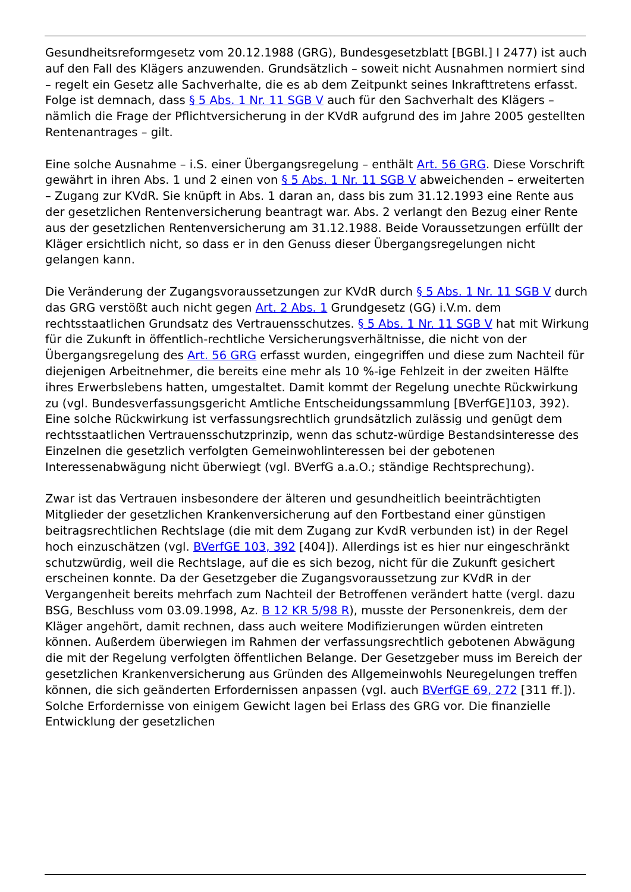Gesundheitsreformgesetz vom 20.12.1988 (GRG), Bundesgesetzblatt [BGBl.] I 2477) ist auch auf den Fall des Klägers anzuwenden. Grundsätzlich – soweit nicht Ausnahmen normiert sind – regelt ein Gesetz alle Sachverhalte, die es ab dem Zeitpunkt seines Inkrafttretens erfasst. Folge ist demnach, dass § 5 Abs. 1 Nr. 11 SGB V auch für den Sachverhalt des Klägers – nämlich die Frage der Pflichtversicherung in der KVdR aufgrund des im Jahre 2005 gestellten Rentenantrages – gilt.
Eine solche Ausnahme – i.S. einer Übergangsregelung – enthält Art. 56 GRG. Diese Vorschrift gewährt in ihren Abs. 1 und 2 einen von § 5 Abs. 1 Nr. 11 SGB V abweichenden – erweiterten – Zugang zur KVdR. Sie knüpft in Abs. 1 daran an, dass bis zum 31.12.1993 eine Rente aus der gesetzlichen Rentenversicherung beantragt war. Abs. 2 verlangt den Bezug einer Rente aus der gesetzlichen Rentenversicherung am 31.12.1988. Beide Voraussetzungen erfüllt der Kläger ersichtlich nicht, so dass er in den Genuss dieser Übergangsregelungen nicht gelangen kann.
Die Veränderung der Zugangsvoraussetzungen zur KVdR durch § 5 Abs. 1 Nr. 11 SGB V durch das GRG verstößt auch nicht gegen Art. 2 Abs. 1 Grundgesetz (GG) i.V.m. dem rechtsstaatlichen Grundsatz des Vertrauensschutzes. § 5 Abs. 1 Nr. 11 SGB V hat mit Wirkung für die Zukunft in öffentlich-rechtliche Versicherungsverhältnisse, die nicht von der Übergangsregelung des Art. 56 GRG erfasst wurden, eingegriffen und diese zum Nachteil für diejenigen Arbeitnehmer, die bereits eine mehr als 10 %-ige Fehlzeit in der zweiten Hälfte ihres Erwerbslebens hatten, umgestaltet. Damit kommt der Regelung unechte Rückwirkung zu (vgl. Bundesverfassungsgericht Amtliche Entscheidungssammlung [BVerfGE]103, 392). Eine solche Rückwirkung ist verfassungsrechtlich grundsätzlich zulässig und genügt dem rechtsstaatlichen Vertrauensschutzprinzip, wenn das schutz-würdige Bestandsinteresse des Einzelnen die gesetzlich verfolgten Gemeinwohlinteressen bei der gebotenen Interessenabwägung nicht überwiegt (vgl. BVerfG a.a.O.; ständige Rechtsprechung).
Zwar ist das Vertrauen insbesondere der älteren und gesundheitlich beeinträchtigten Mitglieder der gesetzlichen Krankenversicherung auf den Fortbestand einer günstigen beitragsrechtlichen Rechtslage (die mit dem Zugang zur KvdR verbunden ist) in der Regel hoch einzuschätzen (vgl. BVerfGE 103, 392 [404]). Allerdings ist es hier nur eingeschränkt schutzwürdig, weil die Rechtslage, auf die es sich bezog, nicht für die Zukunft gesichert erscheinen konnte. Da der Gesetzgeber die Zugangsvoraussetzung zur KVdR in der Vergangenheit bereits mehrfach zum Nachteil der Betroffenen verändert hatte (vergl. dazu BSG, Beschluss vom 03.09.1998, Az. B 12 KR 5/98 R), musste der Personenkreis, dem der Kläger angehört, damit rechnen, dass auch weitere Modifizierungen würden eintreten können. Außerdem überwiegen im Rahmen der verfassungsrechtlich gebotenen Abwägung die mit der Regelung verfolgten öffentlichen Belange. Der Gesetzgeber muss im Bereich der gesetzlichen Krankenversicherung aus Gründen des Allgemeinwohls Neuregelungen treffen können, die sich geänderten Erfordernissen anpassen (vgl. auch BVerfGE 69, 272 [311 ff.]). Solche Erfordernisse von einigem Gewicht lagen bei Erlass des GRG vor. Die finanzielle Entwicklung der gesetzlichen